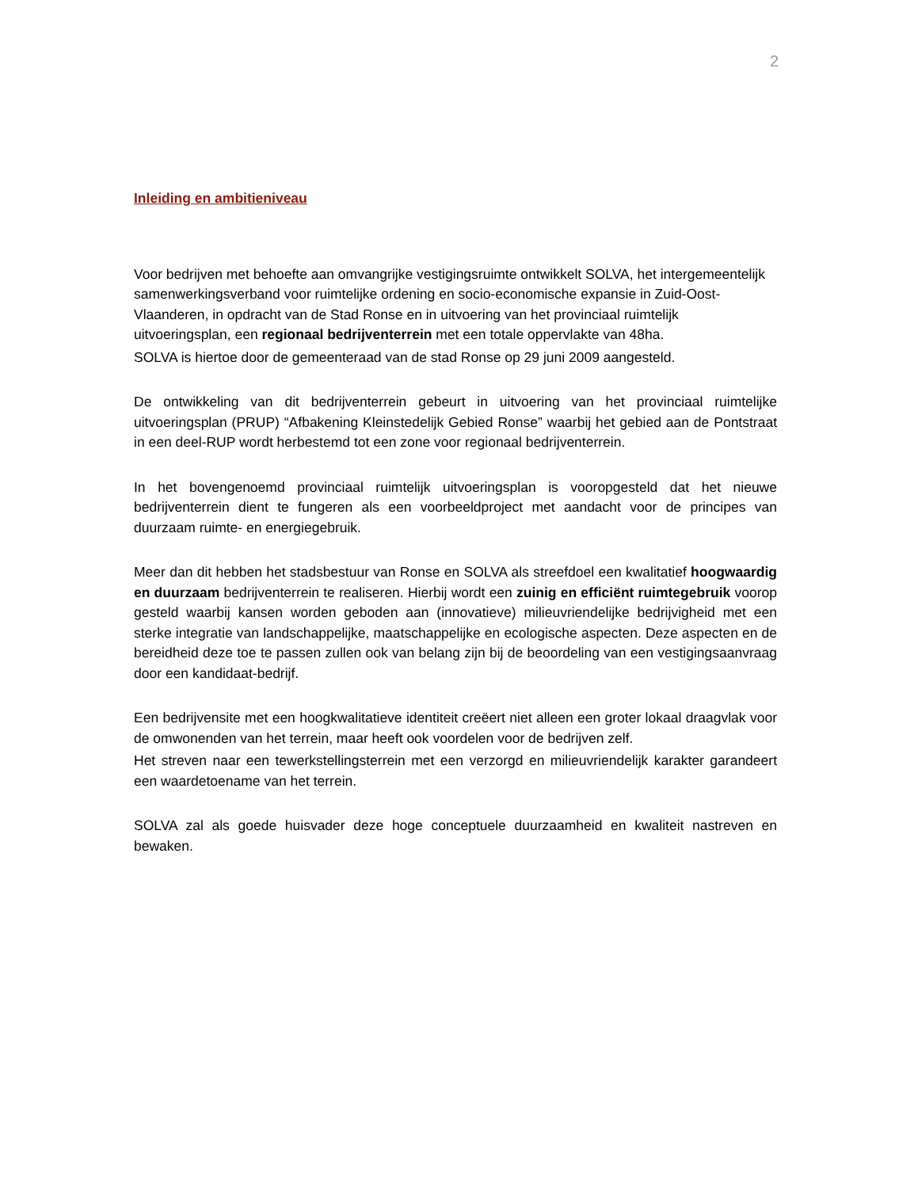2
Inleiding en ambitieniveau
Voor bedrijven met behoefte aan omvangrijke vestigingsruimte ontwikkelt SOLVA, het intergemeentelijk samenwerkingsverband voor ruimtelijke ordening en socio-economische expansie in Zuid-Oost-Vlaanderen, in opdracht van de Stad Ronse en in uitvoering van het provinciaal ruimtelijk uitvoeringsplan, een regionaal bedrijventerrein met een totale oppervlakte van 48ha.
SOLVA is hiertoe door de gemeenteraad van de stad Ronse op 29 juni 2009 aangesteld.
De ontwikkeling van dit bedrijventerrein gebeurt in uitvoering van het provinciaal ruimtelijke uitvoeringsplan (PRUP) “Afbakening Kleinstedelijk Gebied Ronse” waarbij het gebied aan de Pontstraat in een deel-RUP wordt herbestemd tot een zone voor regionaal bedrijventerrein.
In het bovengenoemd provinciaal ruimtelijk uitvoeringsplan is vooropgesteld dat het nieuwe bedrijventerrein dient te fungeren als een voorbeeldproject met aandacht voor de principes van duurzaam ruimte- en energiegebruik.
Meer dan dit hebben het stadsbestuur van Ronse en SOLVA als streefdoel een kwalitatief hoogwaardig en duurzaam bedrijventerrein te realiseren. Hierbij wordt een zuinig en efficiënt ruimtegebruik voorop gesteld waarbij kansen worden geboden aan (innovatieve) milieuvriendelijke bedrijvigheid met een sterke integratie van landschappelijke, maatschappelijke en ecologische aspecten. Deze aspecten en de bereidheid deze toe te passen zullen ook van belang zijn bij de beoordeling van een vestigingsaanvraag door een kandidaat-bedrijf.
Een bedrijvensite met een hoogkwalitatieve identiteit creëert niet alleen een groter lokaal draagvlak voor de omwonenden van het terrein, maar heeft ook voordelen voor de bedrijven zelf.
Het streven naar een tewerkstellingsterrein met een verzorgd en milieuvriendelijk karakter garandeert een waardetoename van het terrein.
SOLVA zal als goede huisvader deze hoge conceptuele duurzaamheid en kwaliteit nastreven en bewaken.